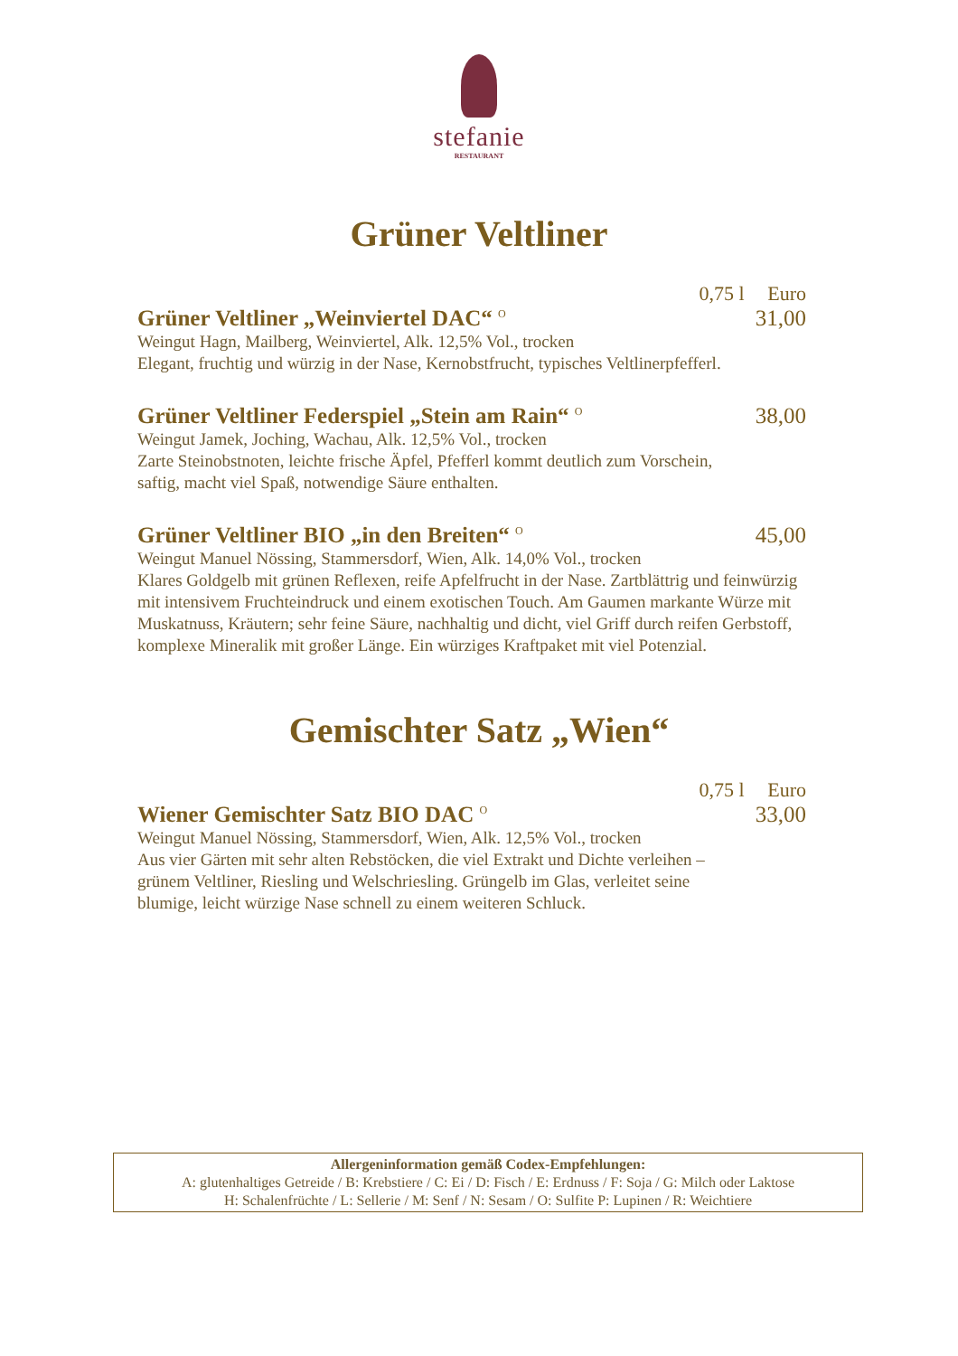stefanie
RESTAURANT
Grüner Veltliner
0,75 l Euro
Grüner Veltliner „Weinviertel DAC“ <sup>O</sup>
31,00
Weingut Hagn, Mailberg, Weinviertel, Alk. 12,5% Vol., trocken
Elegant, fruchtig und würzig in der Nase, Kernobstfrucht, typisches Veltlinerpfefferl.
Grüner Veltliner Federspiel „Stein am Rain“ <sup>O</sup>
38,00
Weingut Jamek, Joching, Wachau, Alk. 12,5% Vol., trocken
Zarte Steinobstnoten, leichte frische Äpfel, Pfefferl kommt deutlich zum Vorschein,
saftig, macht viel Spaß, notwendige Säure enthalten.
Grüner Veltliner BIO „in den Breiten“ <sup>O</sup>
45,00
Weingut Manuel Nössing, Stammersdorf, Wien, Alk. 14,0% Vol., trocken
Klares Goldgelb mit grünen Reflexen, reife Apfelfrucht in der Nase. Zartblättrig und feinwürzig mit intensivem Fruchteindruck und einem exotischen Touch. Am Gaumen markante Würze mit Muskatnuss, Kräutern; sehr feine Säure, nachhaltig und dicht, viel Griff durch reifen Gerbstoff, komplexe Mineralik mit großer Länge. Ein würziges Kraftpaket mit viel Potenzial.
Gemischter Satz „Wien“
0,75 l Euro
Wiener Gemischter Satz BIO DAC <sup>O</sup>
33,00
Weingut Manuel Nössing, Stammersdorf, Wien, Alk. 12,5% Vol., trocken
Aus vier Gärten mit sehr alten Rebstöcken, die viel Extrakt und Dichte verleihen –
grünem Veltliner, Riesling und Welschriesling. Grüngelb im Glas, verleitet seine
blumige, leicht würzige Nase schnell zu einem weiteren Schluck.
Allergeninformation gemäß Codex-Empfehlungen:
A: glutenhaltiges Getreide / B: Krebstiere / C: Ei / D: Fisch / E: Erdnuss / F: Soja / G: Milch oder Laktose
H: Schalenfrüchte / L: Sellerie / M: Senf / N: Sesam / O: Sulfite P: Lupinen / R: Weichtiere